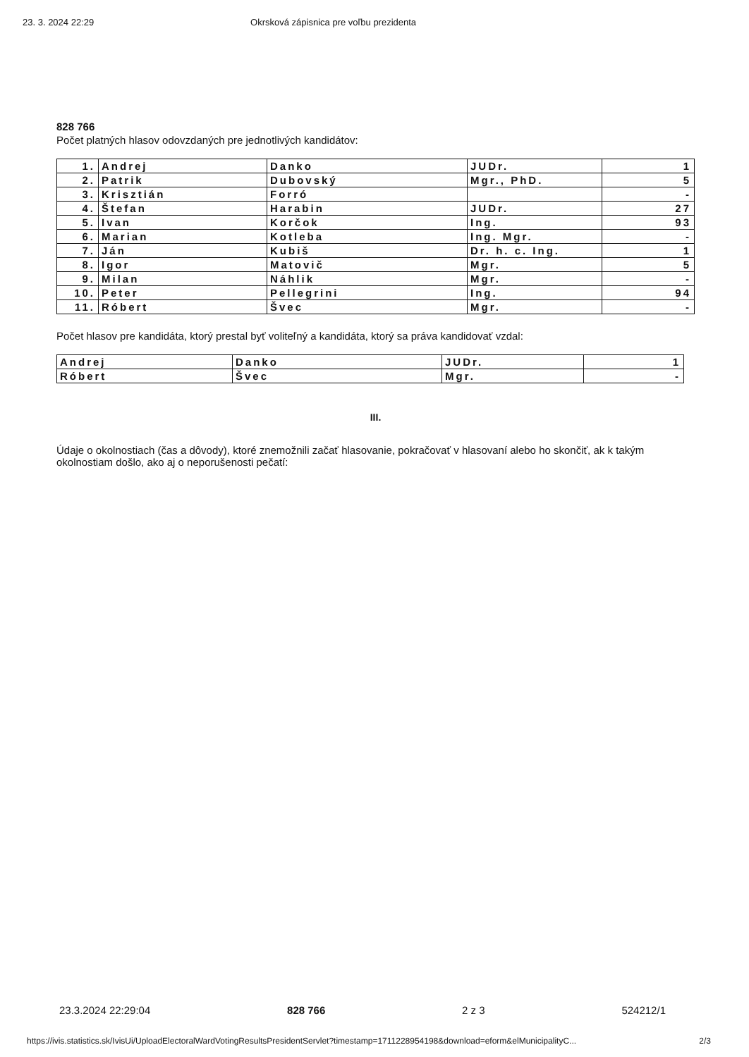23. 3. 2024 22:29 Okrsková zápisnica pre voľbu prezidenta
828 766
Počet platných hlasov odovzdaných pre jednotlivých kandidátov:
| 1. | Andrej | Danko | JUDr. | 1 |
| 2. | Patrik | Dubovský | Mgr., PhD. | 5 |
| 3. | Krisztián | Forró | | - |
| 4. | Štefan | Harabin | JUDr. | 27 |
| 5. | Ivan | Korčok | Ing. | 93 |
| 6. | Marian | Kotleba | Ing. Mgr. | - |
| 7. | Ján | Kubiš | Dr. h. c. Ing. | 1 |
| 8. | Igor | Matovič | Mgr. | 5 |
| 9. | Milan | Náhlik | Mgr. | - |
| 10. | Peter | Pellegrini | Ing. | 94 |
| 11. | Róbert | Švec | Mgr. | - |
Počet hlasov pre kandidáta, ktorý prestal byť voliteľný a kandidáta, ktorý sa práva kandidovať vzdal:
| Andrej | Danko | JUDr. | 1 |
| Róbert | Švec | Mgr. | - |
III.
Údaje o okolnostiach (čas a dôvody), ktoré znemožnili začať hlasovanie, pokračovať v hlasovaní alebo ho skončiť, ak k takým okolnostiam došlo, ako aj o neporušenosti pečatí:
23.3.2024 22:29:04 828 766 2 z 3 524212/1
https://ivis.statistics.sk/IvisUi/UploadElectoralWardVotingResultsPresidentServlet?timestamp=1711228954198&download=eform&elMunicipalityC... 2/3